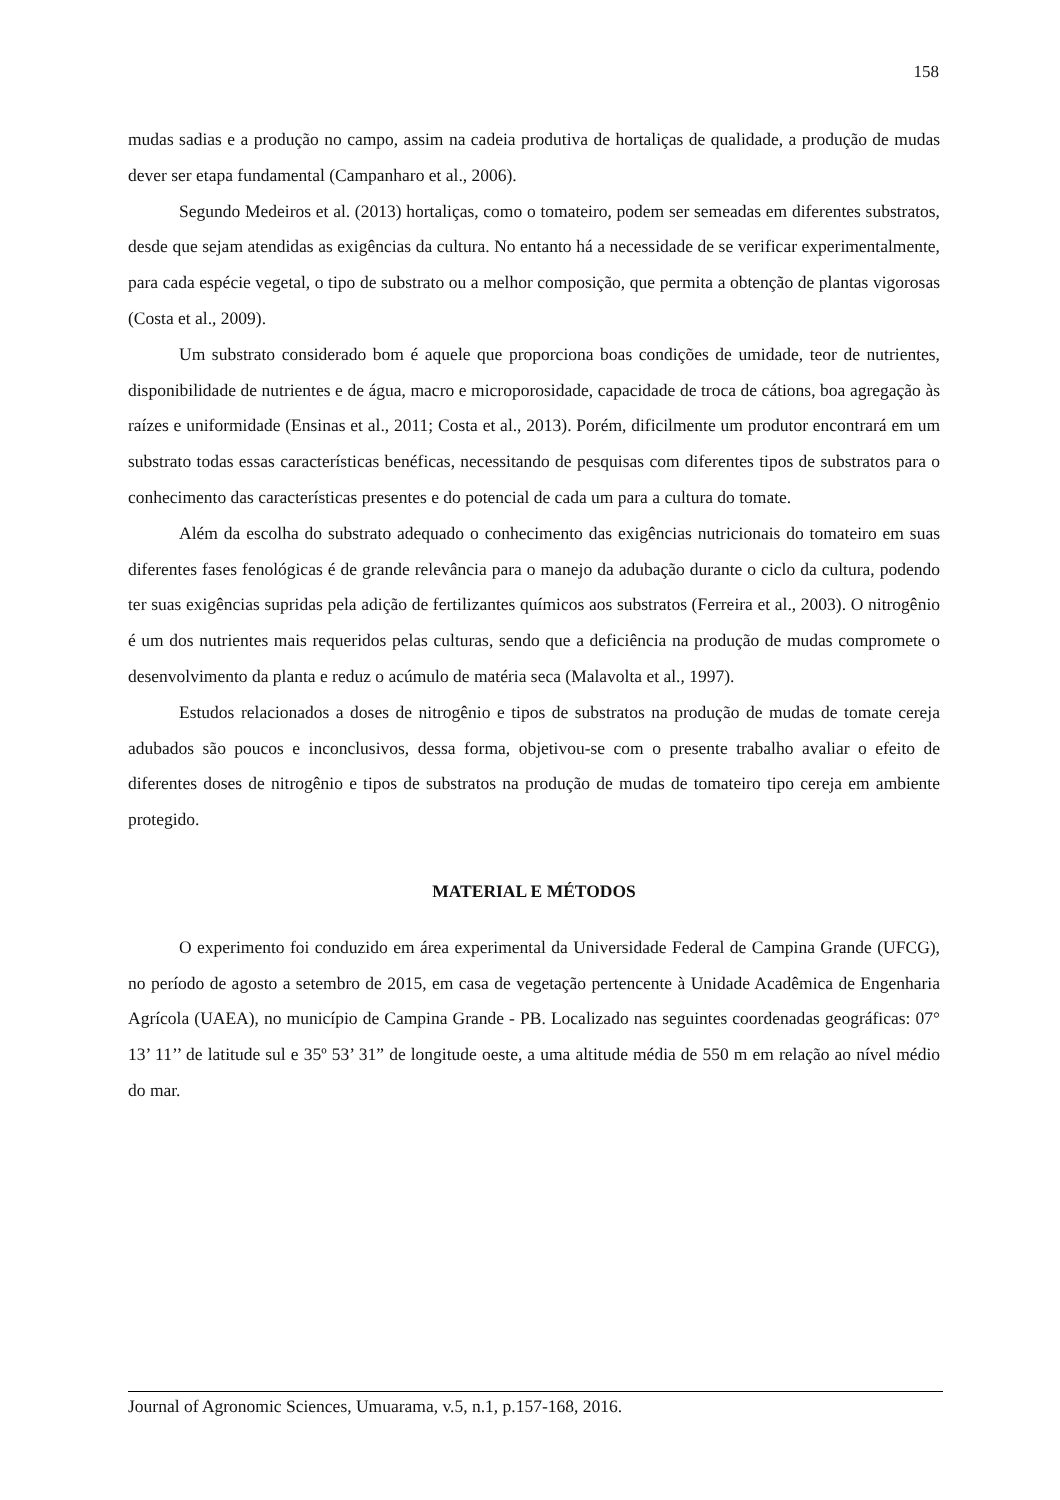158
mudas sadias e a produção no campo, assim na cadeia produtiva de hortaliças de qualidade, a produção de mudas dever ser etapa fundamental (Campanharo et al., 2006).
Segundo Medeiros et al. (2013) hortaliças, como o tomateiro, podem ser semeadas em diferentes substratos, desde que sejam atendidas as exigências da cultura. No entanto há a necessidade de se verificar experimentalmente, para cada espécie vegetal, o tipo de substrato ou a melhor composição, que permita a obtenção de plantas vigorosas (Costa et al., 2009).
Um substrato considerado bom é aquele que proporciona boas condições de umidade, teor de nutrientes, disponibilidade de nutrientes e de água, macro e microporosidade, capacidade de troca de cátions, boa agregação às raízes e uniformidade (Ensinas et al., 2011; Costa et al., 2013). Porém, dificilmente um produtor encontrará em um substrato todas essas características benéficas, necessitando de pesquisas com diferentes tipos de substratos para o conhecimento das características presentes e do potencial de cada um para a cultura do tomate.
Além da escolha do substrato adequado o conhecimento das exigências nutricionais do tomateiro em suas diferentes fases fenológicas é de grande relevância para o manejo da adubação durante o ciclo da cultura, podendo ter suas exigências supridas pela adição de fertilizantes químicos aos substratos (Ferreira et al., 2003). O nitrogênio é um dos nutrientes mais requeridos pelas culturas, sendo que a deficiência na produção de mudas compromete o desenvolvimento da planta e reduz o acúmulo de matéria seca (Malavolta et al., 1997).
Estudos relacionados a doses de nitrogênio e tipos de substratos na produção de mudas de tomate cereja adubados são poucos e inconclusivos, dessa forma, objetivou-se com o presente trabalho avaliar o efeito de diferentes doses de nitrogênio e tipos de substratos na produção de mudas de tomateiro tipo cereja em ambiente protegido.
MATERIAL E MÉTODOS
O experimento foi conduzido em área experimental da Universidade Federal de Campina Grande (UFCG), no período de agosto a setembro de 2015, em casa de vegetação pertencente à Unidade Acadêmica de Engenharia Agrícola (UAEA), no município de Campina Grande - PB. Localizado nas seguintes coordenadas geográficas: 07° 13’ 11’’ de latitude sul e 35º 53’ 31” de longitude oeste, a uma altitude média de 550 m em relação ao nível médio do mar.
Journal of Agronomic Sciences, Umuarama, v.5, n.1, p.157-168, 2016.